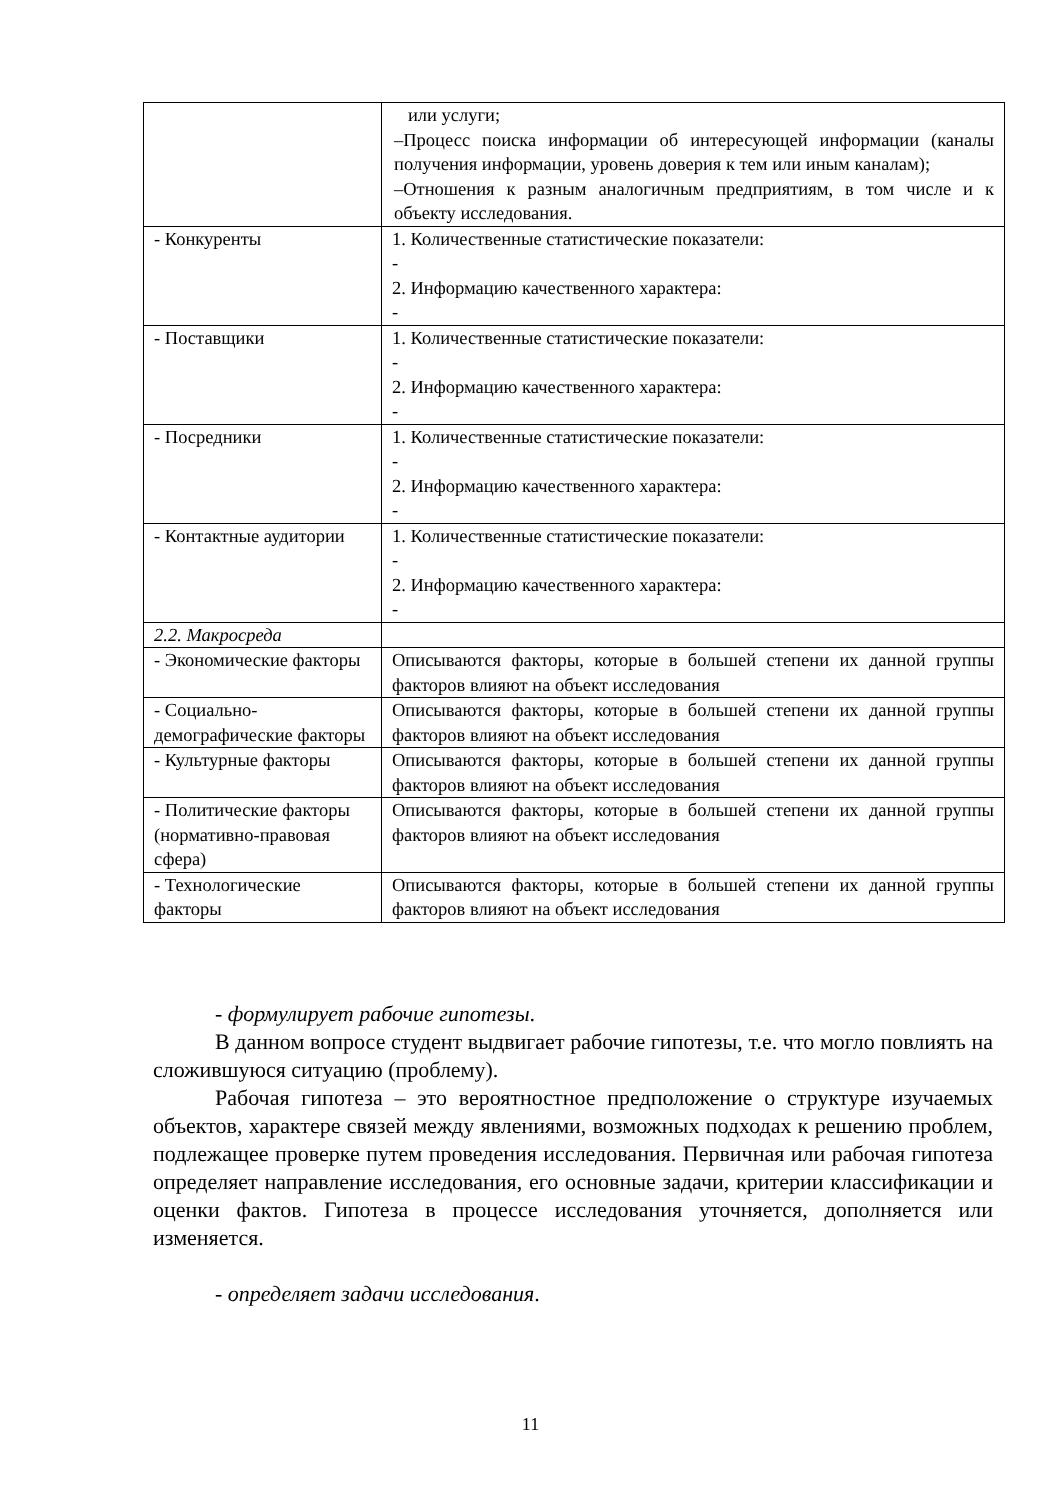| | или услуги; –Процесс поиска информации об интересующей информации (каналы получения информации, уровень доверия к тем или иным каналам); –Отношения к разным аналогичным предприятиям, в том числе и к объекту исследования. |
| - Конкуренты | 1. Количественные статистические показатели: - 2. Информацию качественного характера: - |
| - Поставщики | 1. Количественные статистические показатели: - 2. Информацию качественного характера: - |
| - Посредники | 1. Количественные статистические показатели: - 2. Информацию качественного характера: - |
| - Контактные аудитории | 1. Количественные статистические показатели: - 2. Информацию качественного характера: - |
| 2.2. Макросреда | |
| - Экономические факторы | Описываются факторы, которые в большей степени их данной группы факторов влияют на объект исследования |
| - Социально-демографические факторы | Описываются факторы, которые в большей степени их данной группы факторов влияют на объект исследования |
| - Культурные факторы | Описываются факторы, которые в большей степени их данной группы факторов влияют на объект исследования |
| - Политические факторы (нормативно-правовая сфера) | Описываются факторы, которые в большей степени их данной группы факторов влияют на объект исследования |
| - Технологические факторы | Описываются факторы, которые в большей степени их данной группы факторов влияют на объект исследования |
- формулирует рабочие гипотезы.
В данном вопросе студент выдвигает рабочие гипотезы, т.е. что могло повлиять на сложившуюся ситуацию (проблему).
Рабочая гипотеза – это вероятностное предположение о структуре изучаемых объектов, характере связей между явлениями, возможных подходах к решению проблем, подлежащее проверке путем проведения исследования. Первичная или рабочая гипотеза определяет направление исследования, его основные задачи, критерии классификации и оценки фактов. Гипотеза в процессе исследования уточняется, дополняется или изменяется.
- определяет задачи исследования.
11